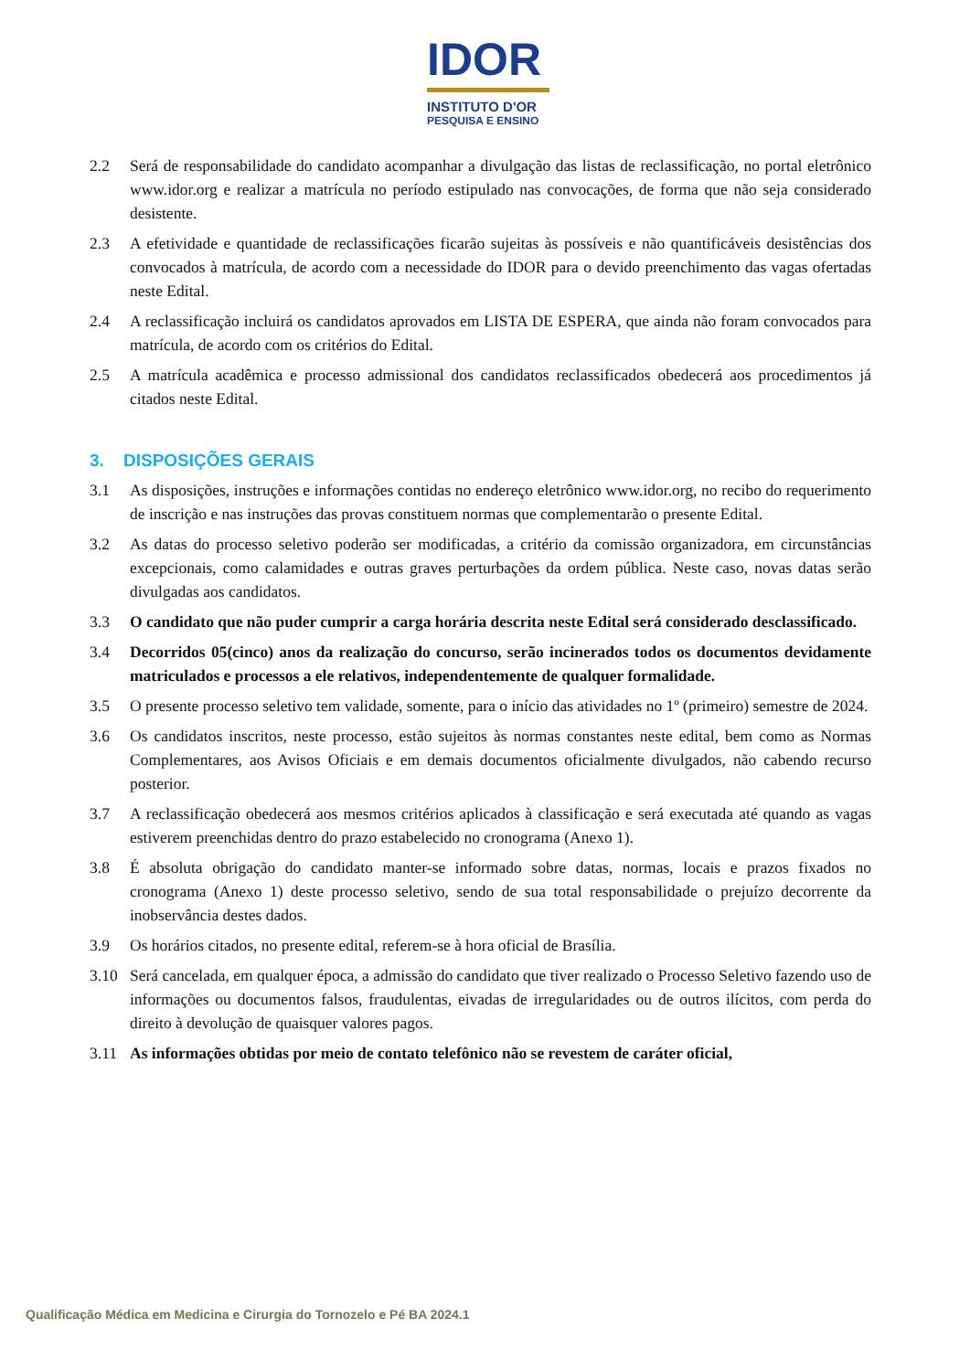IDOR
INSTITUTO D'OR
PESQUISA E ENSINO
2.2 Será de responsabilidade do candidato acompanhar a divulgação das listas de reclassificação, no portal eletrônico www.idor.org e realizar a matrícula no período estipulado nas convocações, de forma que não seja considerado desistente.
2.3 A efetividade e quantidade de reclassificações ficarão sujeitas às possíveis e não quantificáveis desistências dos convocados à matrícula, de acordo com a necessidade do IDOR para o devido preenchimento das vagas ofertadas neste Edital.
2.4 A reclassificação incluirá os candidatos aprovados em LISTA DE ESPERA, que ainda não foram convocados para matrícula, de acordo com os critérios do Edital.
2.5 A matrícula acadêmica e processo admissional dos candidatos reclassificados obedecerá aos procedimentos já citados neste Edital.
3. DISPOSIÇÕES GERAIS
3.1 As disposições, instruções e informações contidas no endereço eletrônico www.idor.org, no recibo do requerimento de inscrição e nas instruções das provas constituem normas que complementarão o presente Edital.
3.2 As datas do processo seletivo poderão ser modificadas, a critério da comissão organizadora, em circunstâncias excepcionais, como calamidades e outras graves perturbações da ordem pública. Neste caso, novas datas serão divulgadas aos candidatos.
3.3 O candidato que não puder cumprir a carga horária descrita neste Edital será considerado desclassificado.
3.4 Decorridos 05(cinco) anos da realização do concurso, serão incinerados todos os documentos devidamente matriculados e processos a ele relativos, independentemente de qualquer formalidade.
3.5 O presente processo seletivo tem validade, somente, para o início das atividades no 1º (primeiro) semestre de 2024.
3.6 Os candidatos inscritos, neste processo, estão sujeitos às normas constantes neste edital, bem como as Normas Complementares, aos Avisos Oficiais e em demais documentos oficialmente divulgados, não cabendo recurso posterior.
3.7 A reclassificação obedecerá aos mesmos critérios aplicados à classificação e será executada até quando as vagas estiverem preenchidas dentro do prazo estabelecido no cronograma (Anexo 1).
3.8 É absoluta obrigação do candidato manter-se informado sobre datas, normas, locais e prazos fixados no cronograma (Anexo 1) deste processo seletivo, sendo de sua total responsabilidade o prejuízo decorrente da inobservância destes dados.
3.9 Os horários citados, no presente edital, referem-se à hora oficial de Brasília.
3.10 Será cancelada, em qualquer época, a admissão do candidato que tiver realizado o Processo Seletivo fazendo uso de informações ou documentos falsos, fraudulentas, eivadas de irregularidades ou de outros ilícitos, com perda do direito à devolução de quaisquer valores pagos.
3.11 As informações obtidas por meio de contato telefônico não se revestem de caráter oficial,
Qualificação Médica em Medicina e Cirurgia do Tornozelo e Pé BA 2024.1